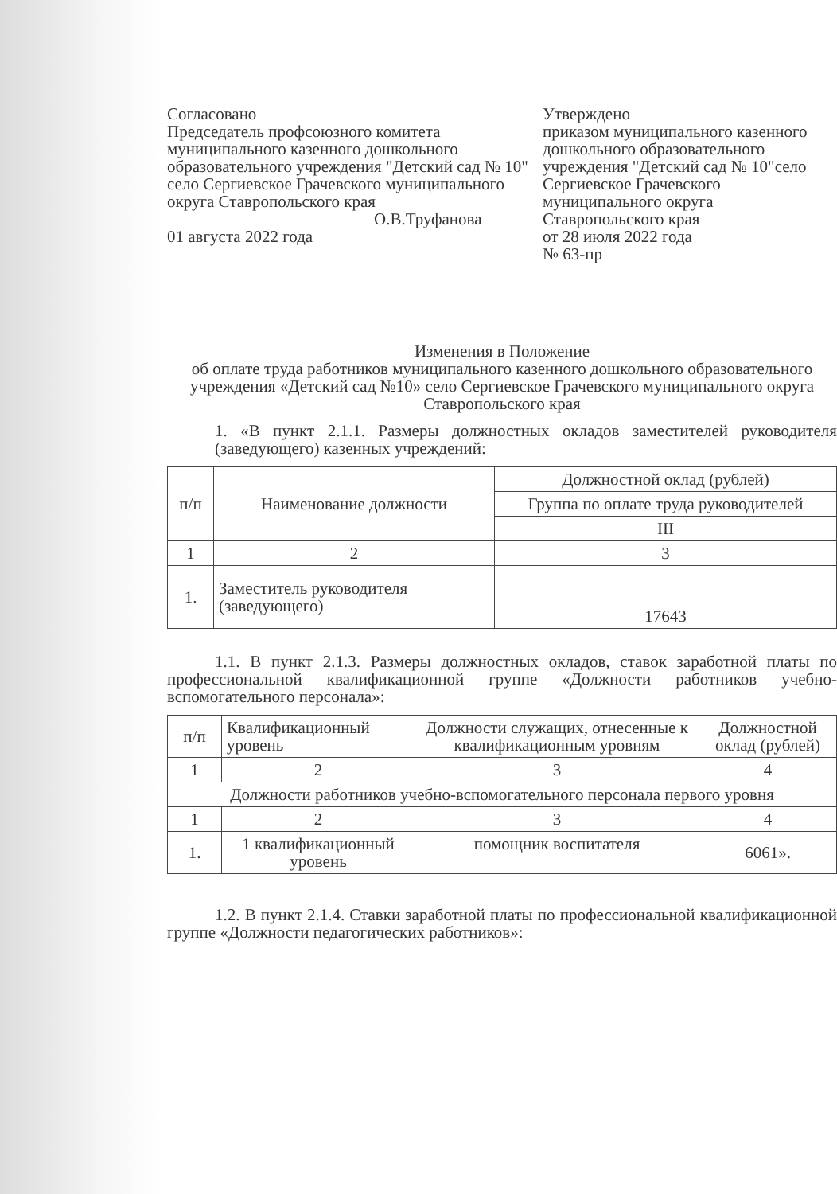Согласовано
Председатель профсоюзного комитета муниципального казенного дошкольного образовательного учреждения "Детский сад № 10" село Сергиевское Грачевского муниципального округа Ставропольского края
О.В.Труфанова
01 августа 2022 года
Утверждено
приказом муниципального казенного дошкольного образовательного учреждения "Детский сад № 10"село Сергиевское Грачевского муниципального округа Ставропольского края
от 28 июля 2022 года
№ 63-пр
Изменения в Положение
об оплате труда работников муниципального казенного дошкольного образовательного учреждения «Детский сад №10» село Сергиевское Грачевского муниципального округа Ставропольского края
1. «В пункт 2.1.1. Размеры должностных окладов заместителей руководителя (заведующего) казенных учреждений:
| п/п | Наименование должности | Должностной оклад (рублей) |
| --- | --- | --- |
| | | Группа по оплате труда руководителей |
| | | III |
| 1 | 2 | 3 |
| 1. | Заместитель руководителя (заведующего) | 17643 |
1.1. В пункт 2.1.3. Размеры должностных окладов, ставок заработной платы по профессиональной квалификационной группе «Должности работников учебно-вспомогательного персонала»:
| п/п | Квалификационный уровень | Должности служащих, отнесенные к квалификационным уровням | Должностной оклад (рублей) |
| --- | --- | --- | --- |
| 1 | 2 | 3 | 4 |
| Должности работников учебно-вспомогательного персонала первого уровня | | | |
| 1 | 2 | 3 | 4 |
| 1. | 1 квалификационный уровень | помощник воспитателя | 6061». |
1.2. В пункт 2.1.4. Ставки заработной платы по профессиональной квалификационной группе «Должности педагогических работников»: